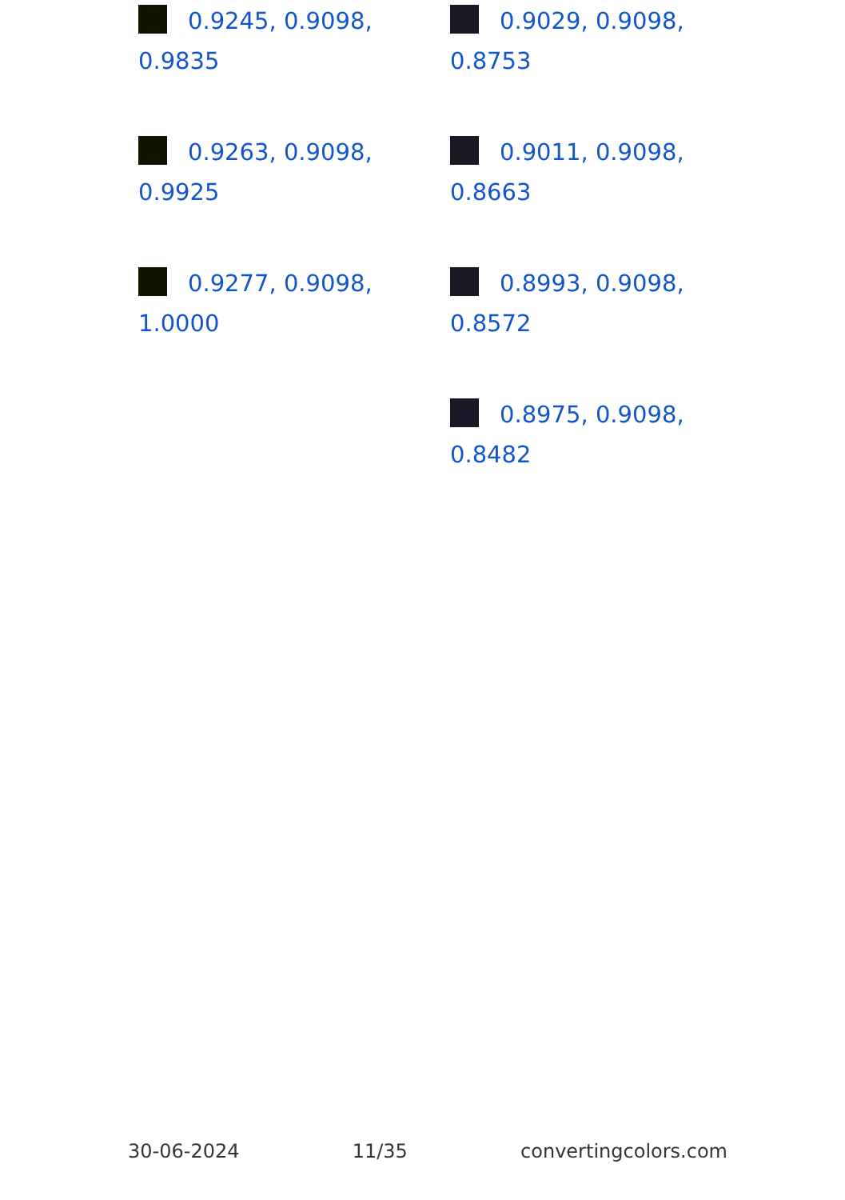0.9245, 0.9098, 0.9835
0.9263, 0.9098, 0.9925
0.9277, 0.9098, 1.0000
0.9029, 0.9098, 0.8753
0.9011, 0.9098, 0.8663
0.8993, 0.9098, 0.8572
0.8975, 0.9098, 0.8482
30-06-2024 11/35 convertingcolors.com